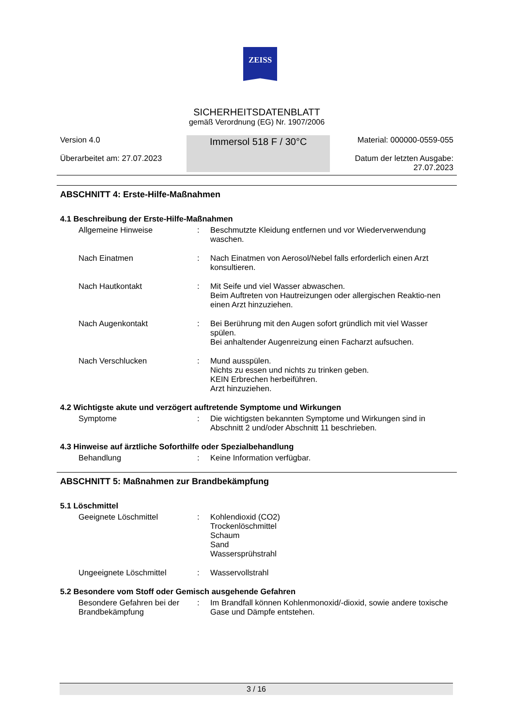ZEISS
SICHERHEITSDATENBLATT
gemäß Verordnung (EG) Nr. 1907/2006
Version 4.0
Überarbeitet am: 27.07.2023
Immersol 518 F / 30°C
Material: 000000-0559-055
Datum der letzten Ausgabe:
27.07.2023
ABSCHNITT 4: Erste-Hilfe-Maßnahmen
4.1 Beschreibung der Erste-Hilfe-Maßnahmen
Allgemeine Hinweise : Beschmutzte Kleidung entfernen und vor Wiederverwendung waschen.
Nach Einatmen : Nach Einatmen von Aerosol/Nebel falls erforderlich einen Arzt konsultieren.
Nach Hautkontakt : Mit Seife und viel Wasser abwaschen.
Beim Auftreten von Hautreizungen oder allergischen Reaktio-nen einen Arzt hinzuziehen.
Nach Augenkontakt : Bei Berührung mit den Augen sofort gründlich mit viel Wasser spülen.
Bei anhaltender Augenreizung einen Facharzt aufsuchen.
Nach Verschlucken : Mund ausspülen.
Nichts zu essen und nichts zu trinken geben.
KEIN Erbrechen herbeiführen.
Arzt hinzuziehen.
4.2 Wichtigste akute und verzögert auftretende Symptome und Wirkungen
Symptome : Die wichtigsten bekannten Symptome und Wirkungen sind in Abschnitt 2 und/oder Abschnitt 11 beschrieben.
4.3 Hinweise auf ärztliche Soforthilfe oder Spezialbehandlung
Behandlung : Keine Information verfügbar.
ABSCHNITT 5: Maßnahmen zur Brandbekämpfung
5.1 Löschmittel
Geeignete Löschmittel : Kohlendioxid (CO2)
Trockenlöschmittel
Schaum
Sand
Wassersprühstrahl
Ungeeignete Löschmittel : Wasservollstrahl
5.2 Besondere vom Stoff oder Gemisch ausgehende Gefahren
Besondere Gefahren bei der Brandbekämpfung
: Im Brandfall können Kohlenmonoxid/-dioxid, sowie andere toxische Gase und Dämpfe entstehen.
3 / 16